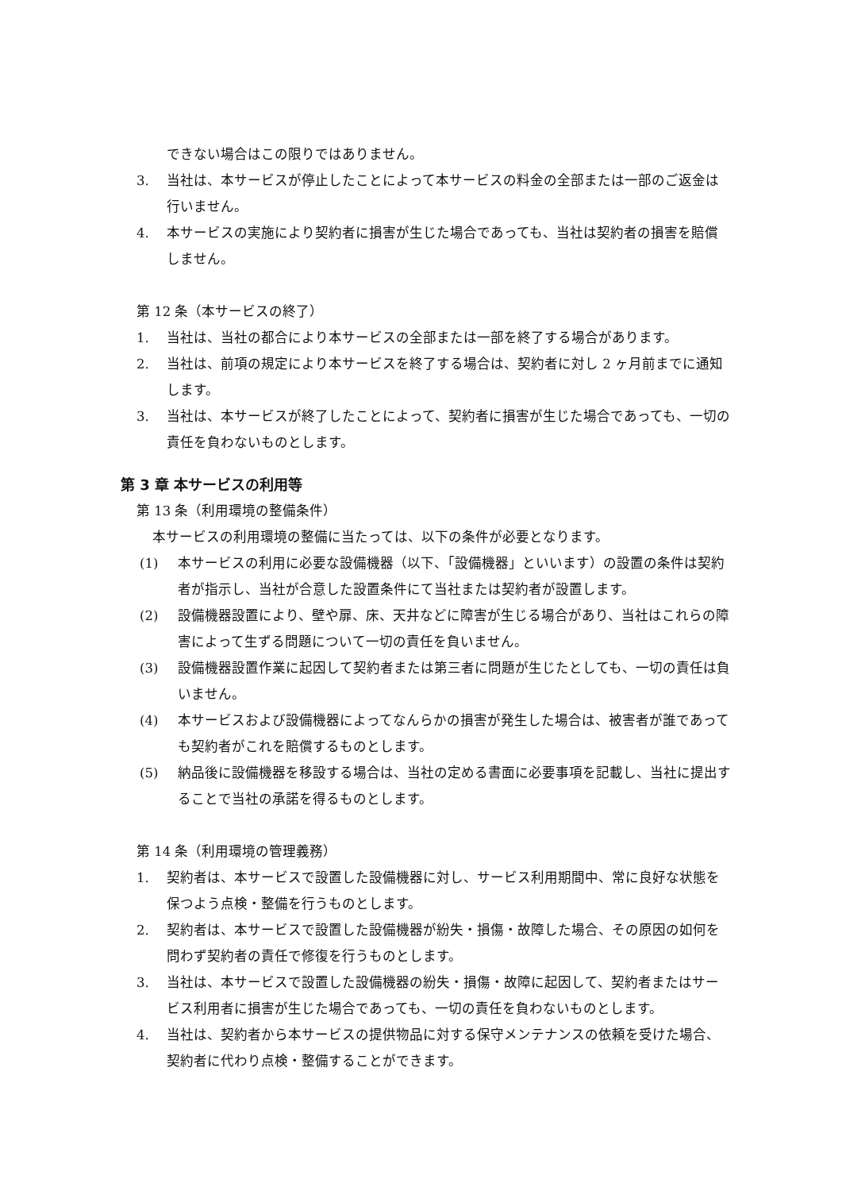できない場合はこの限りではありません。
3. 当社は、本サービスが停止したことによって本サービスの料金の全部または一部のご返金は行いません。
4. 本サービスの実施により契約者に損害が生じた場合であっても、当社は契約者の損害を賠償しません。
第 12 条（本サービスの終了）
1. 当社は、当社の都合により本サービスの全部または一部を終了する場合があります。
2. 当社は、前項の規定により本サービスを終了する場合は、契約者に対し 2 ヶ月前までに通知します。
3. 当社は、本サービスが終了したことによって、契約者に損害が生じた場合であっても、一切の責任を負わないものとします。
第 3 章 本サービスの利用等
第 13 条（利用環境の整備条件）
本サービスの利用環境の整備に当たっては、以下の条件が必要となります。
(1) 本サービスの利用に必要な設備機器（以下、「設備機器」といいます）の設置の条件は契約者が指示し、当社が合意した設置条件にて当社または契約者が設置します。
(2) 設備機器設置により、壁や扉、床、天井などに障害が生じる場合があり、当社はこれらの障害によって生ずる問題について一切の責任を負いません。
(3) 設備機器設置作業に起因して契約者または第三者に問題が生じたとしても、一切の責任は負いません。
(4) 本サービスおよび設備機器によってなんらかの損害が発生した場合は、被害者が誰であっても契約者がこれを賠償するものとします。
(5) 納品後に設備機器を移設する場合は、当社の定める書面に必要事項を記載し、当社に提出することで当社の承諾を得るものとします。
第 14 条（利用環境の管理義務）
1. 契約者は、本サービスで設置した設備機器に対し、サービス利用期間中、常に良好な状態を保つよう点検・整備を行うものとします。
2. 契約者は、本サービスで設置した設備機器が紛失・損傷・故障した場合、その原因の如何を問わず契約者の責任で修復を行うものとします。
3. 当社は、本サービスで設置した設備機器の紛失・損傷・故障に起因して、契約者またはサービス利用者に損害が生じた場合であっても、一切の責任を負わないものとします。
4. 当社は、契約者から本サービスの提供物品に対する保守メンテナンスの依頼を受けた場合、契約者に代わり点検・整備することができます。